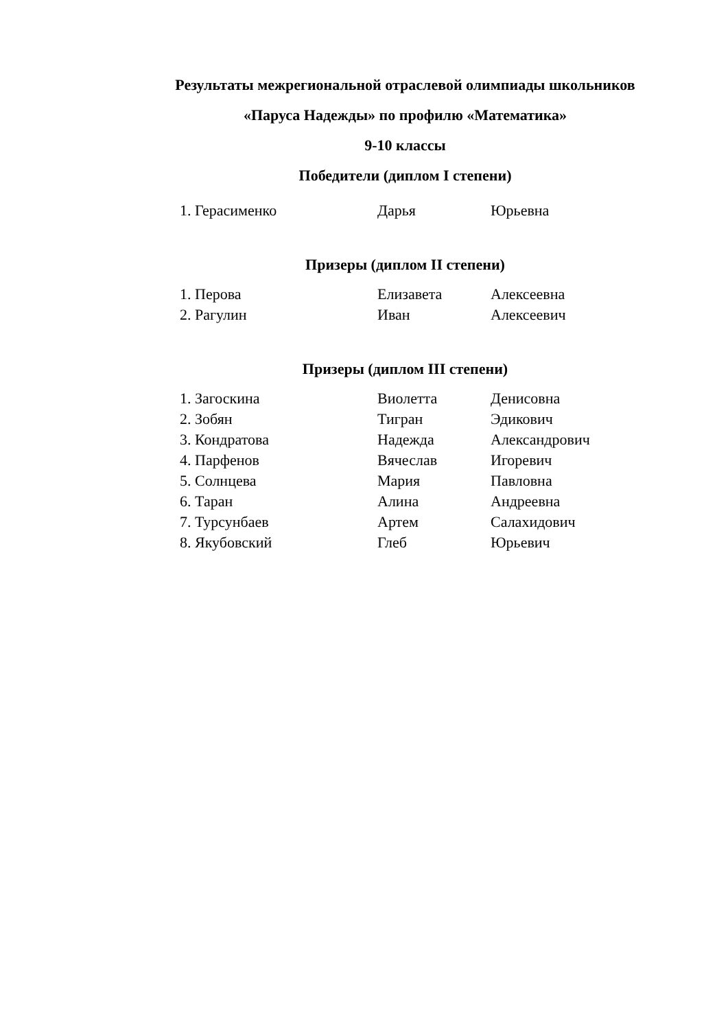Результаты межрегиональной отраслевой олимпиады школьников
«Паруса Надежды» по профилю «Математика»
9-10 классы
Победители (диплом I степени)
| 1. Герасименко | Дарья | Юрьевна |
Призеры (диплом II степени)
| 1. Перова | Елизавета | Алексеевна |
| 2. Рагулин | Иван | Алексеевич |
Призеры (диплом III степени)
| 1. Загоскина | Виолетта | Денисовна |
| 2. Зобян | Тигран | Эдикович |
| 3. Кондратова | Надежда | Александрович |
| 4. Парфенов | Вячеслав | Игоревич |
| 5. Солнцева | Мария | Павловна |
| 6. Таран | Алина | Андреевна |
| 7. Турсунбаев | Артем | Салахидович |
| 8. Якубовский | Глеб | Юрьевич |